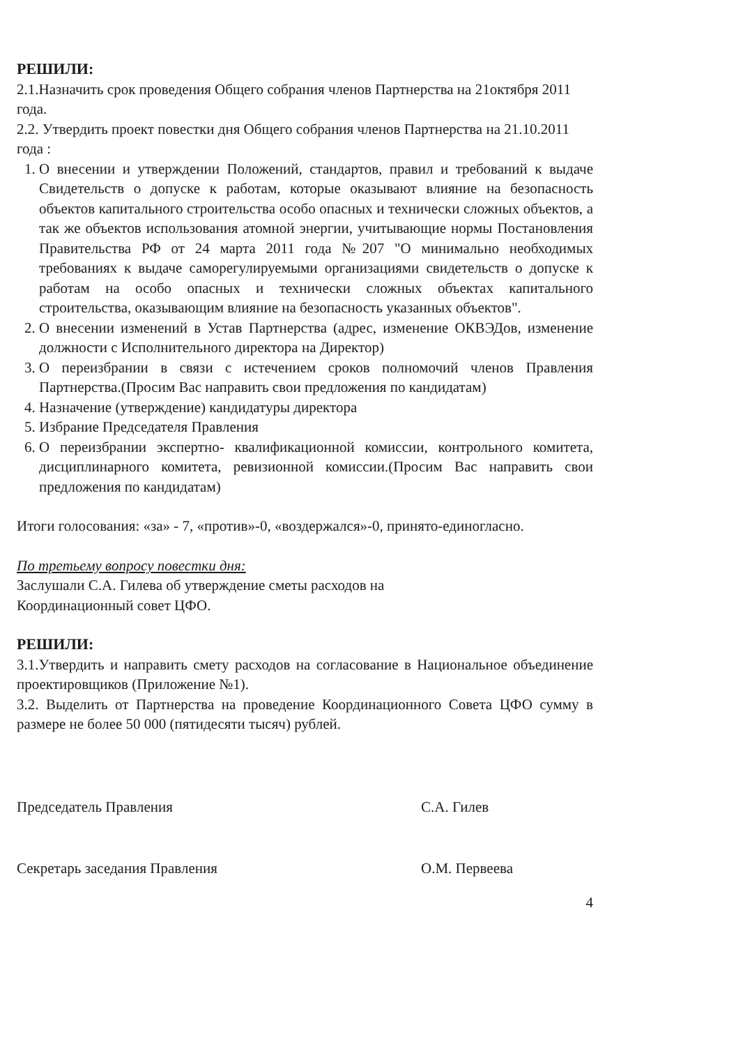РЕШИЛИ:
2.1.Назначить срок проведения Общего собрания членов Партнерства на 21октября 2011 года.
2.2. Утвердить проект повестки дня Общего собрания членов Партнерства на 21.10.2011 года :
1. О внесении и утверждении Положений, стандартов, правил и требований к выдаче Свидетельств о допуске к работам, которые оказывают влияние на безопасность объектов капитального строительства особо опасных и технически сложных объектов, а так же объектов использования атомной энергии, учитывающие нормы Постановления Правительства РФ от 24 марта 2011 года №207 "О минимально необходимых требованиях к выдаче саморегулируемыми организациями свидетельств о допуске к работам на особо опасных и технически сложных объектах капитального строительства, оказывающим влияние на безопасность указанных объектов".
2. О внесении изменений в Устав Партнерства (адрес, изменение ОКВЭДов, изменение должности с Исполнительного директора на Директор)
3. О переизбрании в связи с истечением сроков полномочий членов Правления Партнерства.(Просим Вас направить свои предложения по кандидатам)
4. Назначение (утверждение) кандидатуры директора
5. Избрание Председателя Правления
6. О переизбрании экспертно- квалификационной комиссии, контрольного комитета, дисциплинарного комитета, ревизионной комиссии.(Просим Вас направить свои предложения по кандидатам)
Итоги голосования: «за» - 7, «против»-0, «воздержался»-0, принято-единогласно.
По третьему вопросу повестки дня:
Заслушали С.А. Гилева об утверждение сметы расходов на
Координационный совет ЦФО.
РЕШИЛИ:
3.1.Утвердить и направить смету расходов на согласование в Национальное объединение проектировщиков (Приложение №1).
3.2. Выделить от Партнерства на проведение Координационного Совета ЦФО сумму в размере не более 50 000 (пятидесяти тысяч) рублей.
Председатель Правления С.А. Гилев
Секретарь заседания Правления О.М. Первеева
4